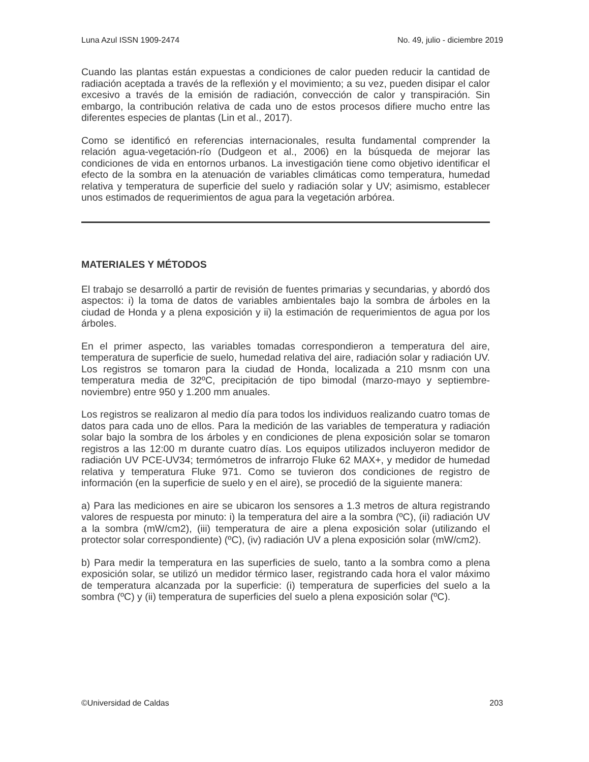Luna Azul ISSN 1909-2474 No. 49, julio - diciembre 2019
Cuando las plantas están expuestas a condiciones de calor pueden reducir la cantidad de radiación aceptada a través de la reflexión y el movimiento; a su vez, pueden disipar el calor excesivo a través de la emisión de radiación, convección de calor y transpiración. Sin embargo, la contribución relativa de cada uno de estos procesos difiere mucho entre las diferentes especies de plantas (Lin et al., 2017).
Como se identificó en referencias internacionales, resulta fundamental comprender la relación agua-vegetación-río (Dudgeon et al., 2006) en la búsqueda de mejorar las condiciones de vida en entornos urbanos. La investigación tiene como objetivo identificar el efecto de la sombra en la atenuación de variables climáticas como temperatura, humedad relativa y temperatura de superficie del suelo y radiación solar y UV; asimismo, establecer unos estimados de requerimientos de agua para la vegetación arbórea.
MATERIALES Y MÉTODOS
El trabajo se desarrolló a partir de revisión de fuentes primarias y secundarias, y abordó dos aspectos: i) la toma de datos de variables ambientales bajo la sombra de árboles en la ciudad de Honda y a plena exposición y ii) la estimación de requerimientos de agua por los árboles.
En el primer aspecto, las variables tomadas correspondieron a temperatura del aire, temperatura de superficie de suelo, humedad relativa del aire, radiación solar y radiación UV. Los registros se tomaron para la ciudad de Honda, localizada a 210 msnm con una temperatura media de 32ºC, precipitación de tipo bimodal (marzo-mayo y septiembre-noviembre) entre 950 y 1.200 mm anuales.
Los registros se realizaron al medio día para todos los individuos realizando cuatro tomas de datos para cada uno de ellos. Para la medición de las variables de temperatura y radiación solar bajo la sombra de los árboles y en condiciones de plena exposición solar se tomaron registros a las 12:00 m durante cuatro días. Los equipos utilizados incluyeron medidor de radiación UV PCE-UV34; termómetros de infrarrojo Fluke 62 MAX+, y medidor de humedad relativa y temperatura Fluke 971. Como se tuvieron dos condiciones de registro de información (en la superficie de suelo y en el aire), se procedió de la siguiente manera:
a) Para las mediciones en aire se ubicaron los sensores a 1.3 metros de altura registrando valores de respuesta por minuto: i) la temperatura del aire a la sombra (ºC), (ii) radiación UV a la sombra (mW/cm2), (iii) temperatura de aire a plena exposición solar (utilizando el protector solar correspondiente) (ºC), (iv) radiación UV a plena exposición solar (mW/cm2).
b) Para medir la temperatura en las superficies de suelo, tanto a la sombra como a plena exposición solar, se utilizó un medidor térmico laser, registrando cada hora el valor máximo de temperatura alcanzada por la superficie: (i) temperatura de superficies del suelo a la sombra (ºC) y (ii) temperatura de superficies del suelo a plena exposición solar (ºC).
©Universidad de Caldas 203